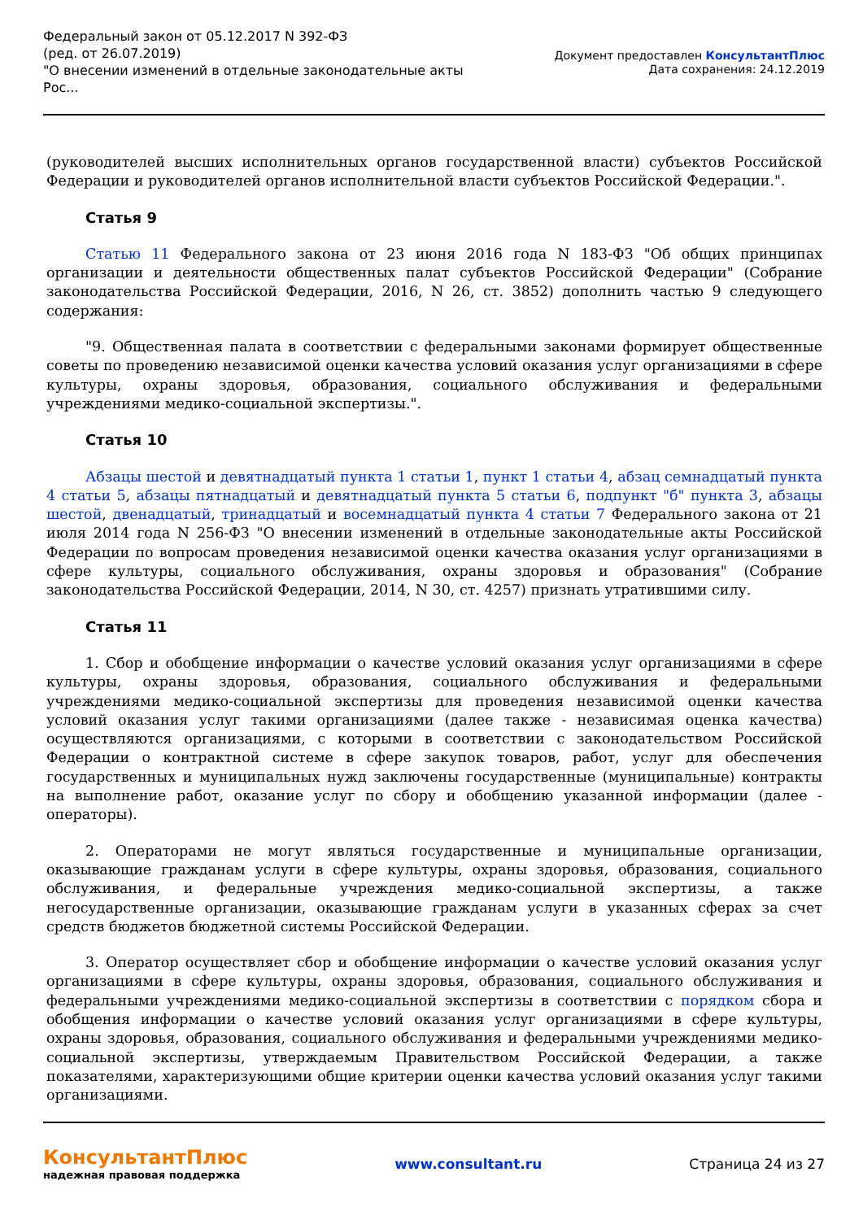Федеральный закон от 05.12.2017 N 392-ФЗ
(ред. от 26.07.2019)
"О внесении изменений в отдельные законодательные акты
Рос...
Документ предоставлен КонсультантПлюс
Дата сохранения: 24.12.2019
(руководителей высших исполнительных органов государственной власти) субъектов Российской Федерации и руководителей органов исполнительной власти субъектов Российской Федерации.".
Статья 9
Статью 11 Федерального закона от 23 июня 2016 года N 183-ФЗ "Об общих принципах организации и деятельности общественных палат субъектов Российской Федерации" (Собрание законодательства Российской Федерации, 2016, N 26, ст. 3852) дополнить частью 9 следующего содержания:
"9. Общественная палата в соответствии с федеральными законами формирует общественные советы по проведению независимой оценки качества условий оказания услуг организациями в сфере культуры, охраны здоровья, образования, социального обслуживания и федеральными учреждениями медико-социальной экспертизы.".
Статья 10
Абзацы шестой и девятнадцатый пункта 1 статьи 1, пункт 1 статьи 4, абзац семнадцатый пункта 4 статьи 5, абзацы пятнадцатый и девятнадцатый пункта 5 статьи 6, подпункт "б" пункта 3, абзацы шестой, двенадцатый, тринадцатый и восемнадцатый пункта 4 статьи 7 Федерального закона от 21 июля 2014 года N 256-ФЗ "О внесении изменений в отдельные законодательные акты Российской Федерации по вопросам проведения независимой оценки качества оказания услуг организациями в сфере культуры, социального обслуживания, охраны здоровья и образования" (Собрание законодательства Российской Федерации, 2014, N 30, ст. 4257) признать утратившими силу.
Статья 11
1. Сбор и обобщение информации о качестве условий оказания услуг организациями в сфере культуры, охраны здоровья, образования, социального обслуживания и федеральными учреждениями медико-социальной экспертизы для проведения независимой оценки качества условий оказания услуг такими организациями (далее также - независимая оценка качества) осуществляются организациями, с которыми в соответствии с законодательством Российской Федерации о контрактной системе в сфере закупок товаров, работ, услуг для обеспечения государственных и муниципальных нужд заключены государственные (муниципальные) контракты на выполнение работ, оказание услуг по сбору и обобщению указанной информации (далее - операторы).
2. Операторами не могут являться государственные и муниципальные организации, оказывающие гражданам услуги в сфере культуры, охраны здоровья, образования, социального обслуживания, и федеральные учреждения медико-социальной экспертизы, а также негосударственные организации, оказывающие гражданам услуги в указанных сферах за счет средств бюджетов бюджетной системы Российской Федерации.
3. Оператор осуществляет сбор и обобщение информации о качестве условий оказания услуг организациями в сфере культуры, охраны здоровья, образования, социального обслуживания и федеральными учреждениями медико-социальной экспертизы в соответствии с порядком сбора и обобщения информации о качестве условий оказания услуг организациями в сфере культуры, охраны здоровья, образования, социального обслуживания и федеральными учреждениями медико-социальной экспертизы, утверждаемым Правительством Российской Федерации, а также показателями, характеризующими общие критерии оценки качества условий оказания услуг такими организациями.
КонсультантПлюс
надежная правовая поддержка
www.consultant.ru Страница 24 из 27